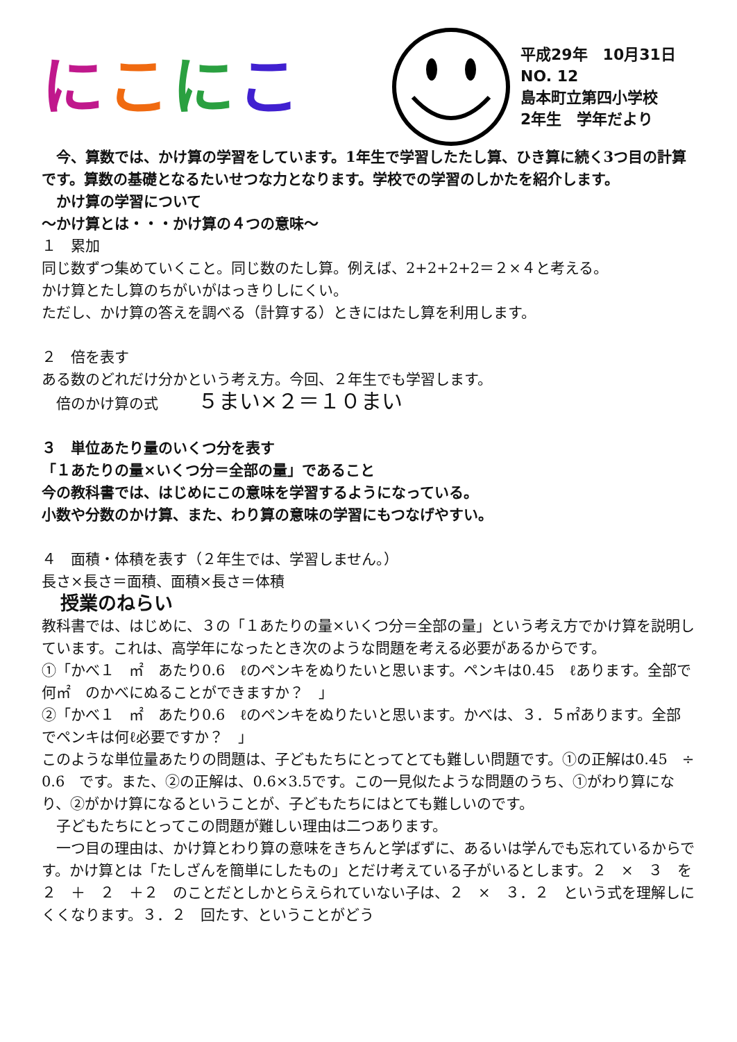にこにこ
平成29年　10月31日
NO. 12
島本町立第四小学校
2年生　学年だより
　今、算数では、かけ算の学習をしています。1年生で学習したたし算、ひき算に続く3つ目の計算です。算数の基礎となるたいせつな力となります。学校での学習のしかたを紹介します。
　かけ算の学習について
～かけ算とは・・・かけ算の４つの意味～
１　累加
同じ数ずつ集めていくこと。同じ数のたし算。例えば、2+2+2+2＝２×４と考える。
かけ算とたし算のちがいがはっきりしにくい。
ただし、かけ算の答えを調べる（計算する）ときにはたし算を利用します。
２　倍を表す
ある数のどれだけ分かという考え方。今回、２年生でも学習します。
　倍のかけ算の式 ５まい×２＝１０まい
３　単位あたり量のいくつ分を表す
「１あたりの量×いくつ分＝全部の量」であること
今の教科書では、はじめにこの意味を学習するようになっている。
小数や分数のかけ算、また、わり算の意味の学習にもつなげやすい。
４　面積・体積を表す（２年生では、学習しません。）
長さ×長さ＝面積、面積×長さ＝体積
　授業のねらい
教科書では、はじめに、３の「１あたりの量×いくつ分＝全部の量」という考え方でかけ算を説明しています。これは、高学年になったとき次のような問題を考える必要があるからです。
①「かべ１　㎡　あたり0.6　ℓのペンキをぬりたいと思います。ペンキは0.45　ℓあります。全部で何㎡　のかべにぬることができますか？　」
②「かべ１　㎡　あたり0.6　ℓのペンキをぬりたいと思います。かべは、３．５㎡あります。全部でペンキは何ℓ必要ですか？　」
このような単位量あたりの問題は、子どもたちにとってとても難しい問題です。①の正解は0.45　÷　0.6　です。また、②の正解は、0.6×3.5です。この一見似たような問題のうち、①がわり算になり、②がかけ算になるということが、子どもたちにはとても難しいのです。
　子どもたちにとってこの問題が難しい理由は二つあります。
　一つ目の理由は、かけ算とわり算の意味をきちんと学ばずに、あるいは学んでも忘れているからです。かけ算とは「たしざんを簡単にしたもの」とだけ考えている子がいるとします。２　×　３　を２　＋　２　＋２　のことだとしかとらえられていない子は、２　×　３．２　という式を理解しにくくなります。３．２　回たす、ということがどう